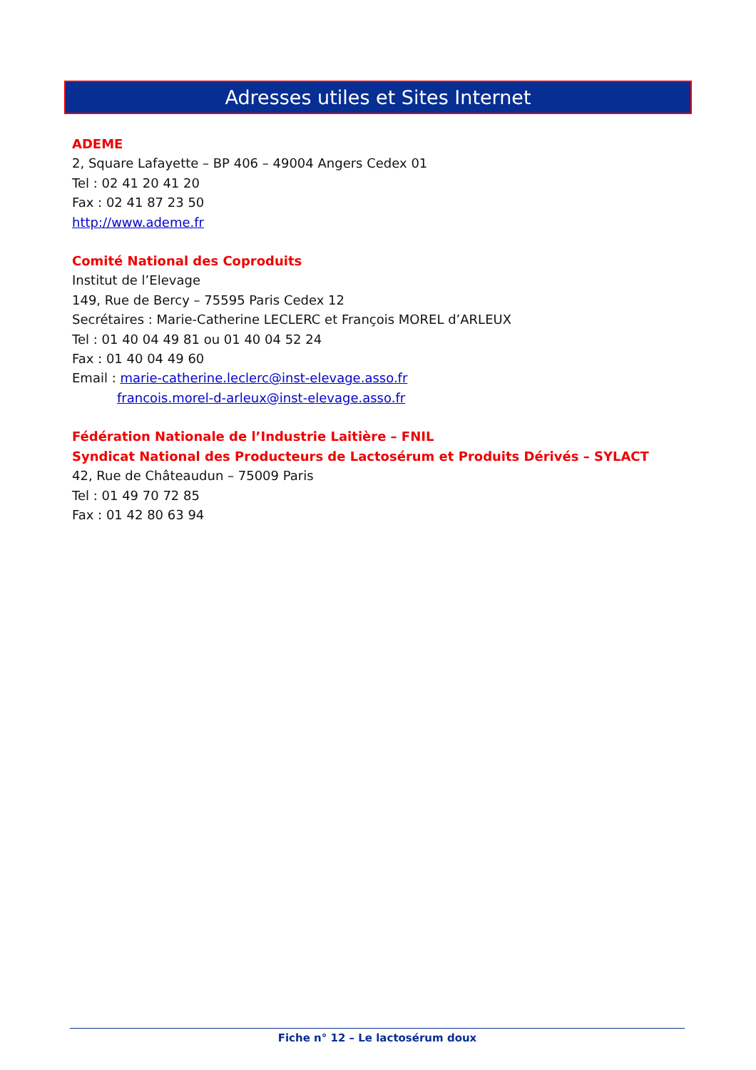Adresses utiles et Sites Internet
ADEME
2, Square Lafayette – BP 406 – 49004 Angers Cedex 01
Tel : 02 41 20 41 20
Fax : 02 41 87 23 50
http://www.ademe.fr
Comité National des Coproduits
Institut de l’Elevage
149, Rue de Bercy – 75595 Paris Cedex 12
Secrétaires : Marie-Catherine LECLERC et François MOREL d’ARLEUX
Tel : 01 40 04 49 81 ou 01 40 04 52 24
Fax : 01 40 04 49 60
Email : marie-catherine.leclerc@inst-elevage.asso.fr
francois.morel-d-arleux@inst-elevage.asso.fr
Fédération Nationale de l’Industrie Laitière – FNIL
Syndicat National des Producteurs de Lactosérum et Produits Dérivés – SYLACT
42, Rue de Châteaudun – 75009 Paris
Tel : 01 49 70 72 85
Fax : 01 42 80 63 94
Fiche n° 12 – Le lactosérum doux